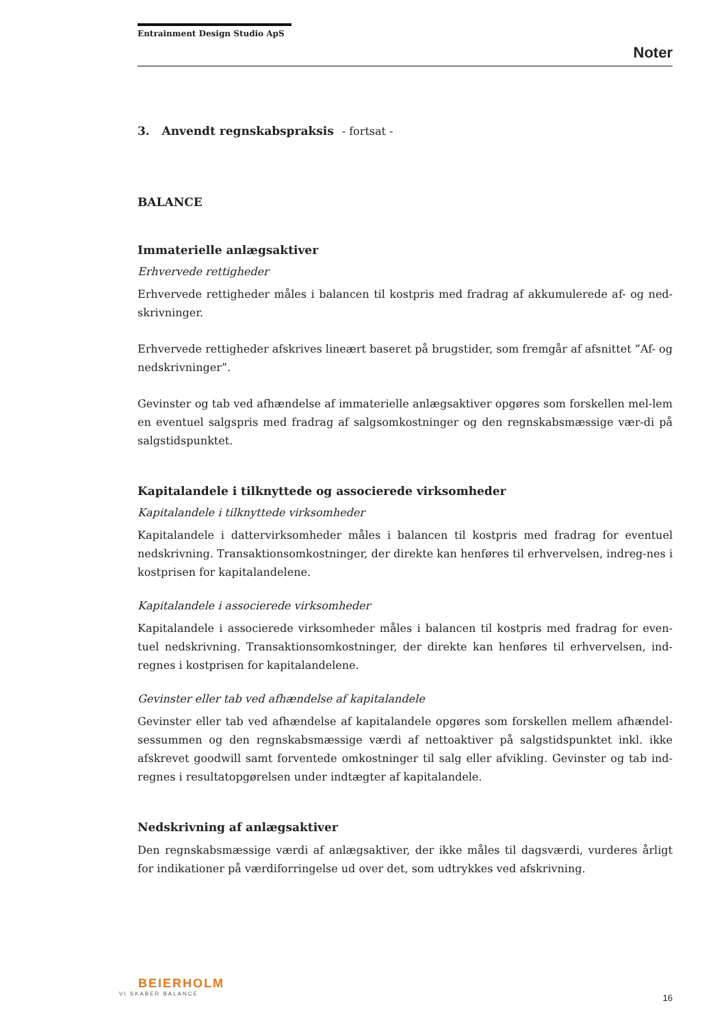Entrainment Design Studio ApS
Noter
3. Anvendt regnskabspraksis - fortsat -
BALANCE
Immaterielle anlægsaktiver
Erhvervede rettigheder
Erhvervede rettigheder måles i balancen til kostpris med fradrag af akkumulerede af- og ned-skrivninger.
Erhvervede rettigheder afskrives lineært baseret på brugstider, som fremgår af afsnittet ”Af- og nedskrivninger”.
Gevinster og tab ved afhændelse af immaterielle anlægsaktiver opgøres som forskellen mel-lem en eventuel salgspris med fradrag af salgsomkostninger og den regnskabsmæssige vær-di på salgstidspunktet.
Kapitalandele i tilknyttede og associerede virksomheder
Kapitalandele i tilknyttede virksomheder
Kapitalandele i dattervirksomheder måles i balancen til kostpris med fradrag for eventuel nedskrivning. Transaktionsomkostninger, der direkte kan henføres til erhvervelsen, indreg-nes i kostprisen for kapitalandelene.
Kapitalandele i associerede virksomheder
Kapitalandele i associerede virksomheder måles i balancen til kostpris med fradrag for even-tuel nedskrivning. Transaktionsomkostninger, der direkte kan henføres til erhvervelsen, ind-regnes i kostprisen for kapitalandelene.
Gevinster eller tab ved afhændelse af kapitalandele
Gevinster eller tab ved afhændelse af kapitalandele opgøres som forskellen mellem afhændel-sessummen og den regnskabsmæssige værdi af nettoaktiver på salgstidspunktet inkl. ikke afskrevet goodwill samt forventede omkostninger til salg eller afvikling. Gevinster og tab ind-regnes i resultatopgørelsen under indtægter af kapitalandele.
Nedskrivning af anlægsaktiver
Den regnskabsmæssige værdi af anlægsaktiver, der ikke måles til dagsværdi, vurderes årligt for indikationer på værdiforringelse ud over det, som udtrykkes ved afskrivning.
BEIERHOLM
VI SKABER BALANCE
16